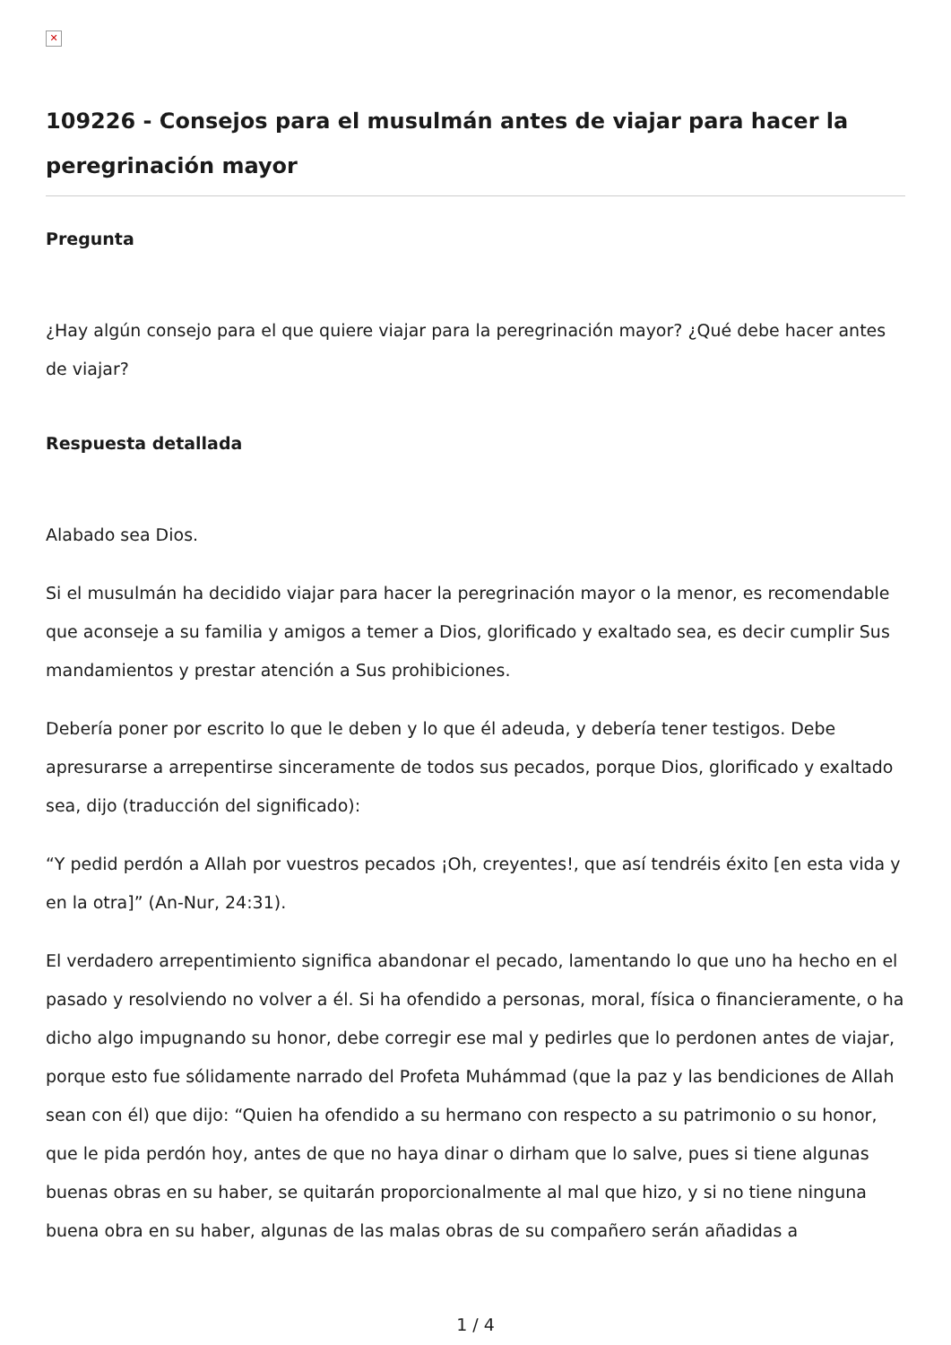✕
109226 - Consejos para el musulmán antes de viajar para hacer la peregrinación mayor
Pregunta
¿Hay algún consejo para el que quiere viajar para la peregrinación mayor? ¿Qué debe hacer antes de viajar?
Respuesta detallada
Alabado sea Dios.
Si el musulmán ha decidido viajar para hacer la peregrinación mayor o la menor, es recomendable que aconseje a su familia y amigos a temer a Dios, glorificado y exaltado sea, es decir cumplir Sus mandamientos y prestar atención a Sus prohibiciones.
Debería poner por escrito lo que le deben y lo que él adeuda, y debería tener testigos. Debe apresurarse a arrepentirse sinceramente de todos sus pecados, porque Dios, glorificado y exaltado sea, dijo (traducción del significado):
“Y pedid perdón a Allah por vuestros pecados ¡Oh, creyentes!, que así tendréis éxito [en esta vida y en la otra]” (An-Nur, 24:31).
El verdadero arrepentimiento significa abandonar el pecado, lamentando lo que uno ha hecho en el pasado y resolviendo no volver a él. Si ha ofendido a personas, moral, física o financieramente, o ha dicho algo impugnando su honor, debe corregir ese mal y pedirles que lo perdonen antes de viajar, porque esto fue sólidamente narrado del Profeta Muhámmad (que la paz y las bendiciones de Allah sean con él) que dijo: “Quien ha ofendido a su hermano con respecto a su patrimonio o su honor, que le pida perdón hoy, antes de que no haya dinar o dirham que lo salve, pues si tiene algunas buenas obras en su haber, se quitarán proporcionalmente al mal que hizo, y si no tiene ninguna buena obra en su haber, algunas de las malas obras de su compañero serán añadidas a
1 / 4